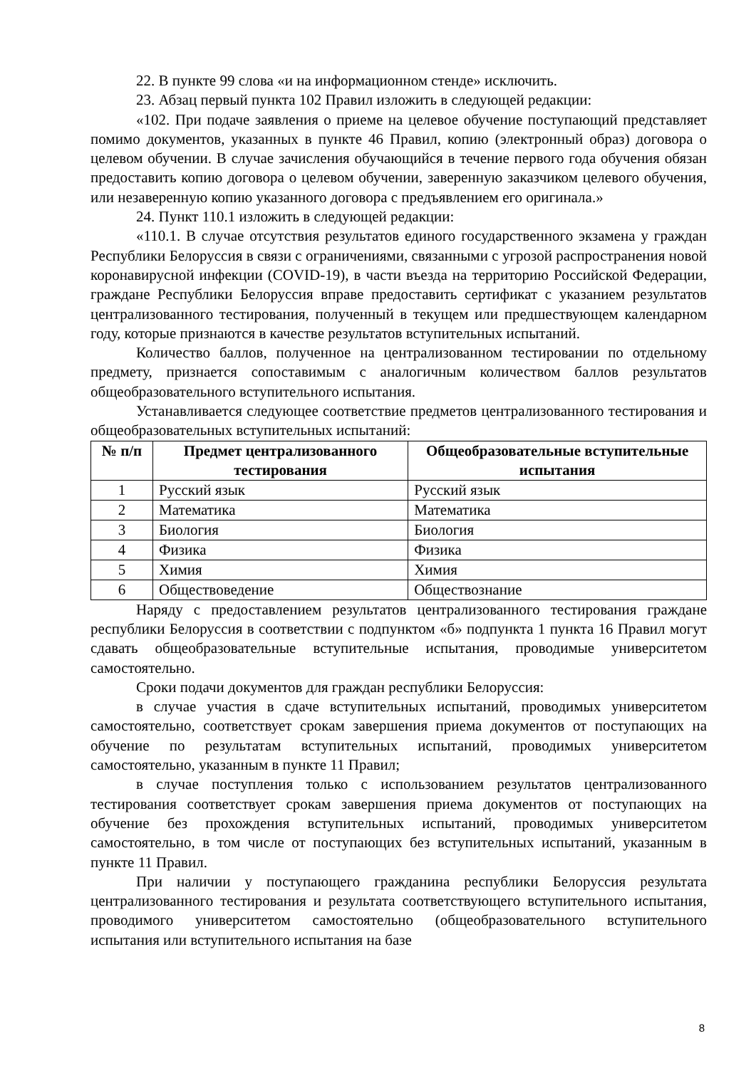22. В пункте 99 слова «и на информационном стенде» исключить.
23. Абзац первый пункта 102 Правил изложить в следующей редакции:
«102. При подаче заявления о приеме на целевое обучение поступающий представляет помимо документов, указанных в пункте 46 Правил, копию (электронный образ) договора о целевом обучении. В случае зачисления обучающийся в течение первого года обучения обязан предоставить копию договора о целевом обучении, заверенную заказчиком целевого обучения, или незаверенную копию указанного договора с предъявлением его оригинала.»
24. Пункт 110.1 изложить в следующей редакции:
«110.1. В случае отсутствия результатов единого государственного экзамена у граждан Республики Белоруссия в связи с ограничениями, связанными с угрозой распространения новой коронавирусной инфекции (COVID-19), в части въезда на территорию Российской Федерации, граждане Республики Белоруссия вправе предоставить сертификат с указанием результатов централизованного тестирования, полученный в текущем или предшествующем календарном году, которые признаются в качестве результатов вступительных испытаний.
Количество баллов, полученное на централизованном тестировании по отдельному предмету, признается сопоставимым с аналогичным количеством баллов результатов общеобразовательного вступительного испытания.
Устанавливается следующее соответствие предметов централизованного тестирования и общеобразовательных вступительных испытаний:
| № п/п | Предмет централизованного тестирования | Общеобразовательные вступительные испытания |
| --- | --- | --- |
| 1 | Русский язык | Русский язык |
| 2 | Математика | Математика |
| 3 | Биология | Биология |
| 4 | Физика | Физика |
| 5 | Химия | Химия |
| 6 | Обществоведение | Обществознание |
Наряду с предоставлением результатов централизованного тестирования граждане республики Белоруссия в соответствии с подпунктом «б» подпункта 1 пункта 16 Правил могут сдавать общеобразовательные вступительные испытания, проводимые университетом самостоятельно.
Сроки подачи документов для граждан республики Белоруссия:
в случае участия в сдаче вступительных испытаний, проводимых университетом самостоятельно, соответствует срокам завершения приема документов от поступающих на обучение по результатам вступительных испытаний, проводимых университетом самостоятельно, указанным в пункте 11 Правил;
в случае поступления только с использованием результатов централизованного тестирования соответствует срокам завершения приема документов от поступающих на обучение без прохождения вступительных испытаний, проводимых университетом самостоятельно, в том числе от поступающих без вступительных испытаний, указанным в пункте 11 Правил.
При наличии у поступающего гражданина республики Белоруссия результата централизованного тестирования и результата соответствующего вступительного испытания, проводимого университетом самостоятельно (общеобразовательного вступительного испытания или вступительного испытания на базе
8